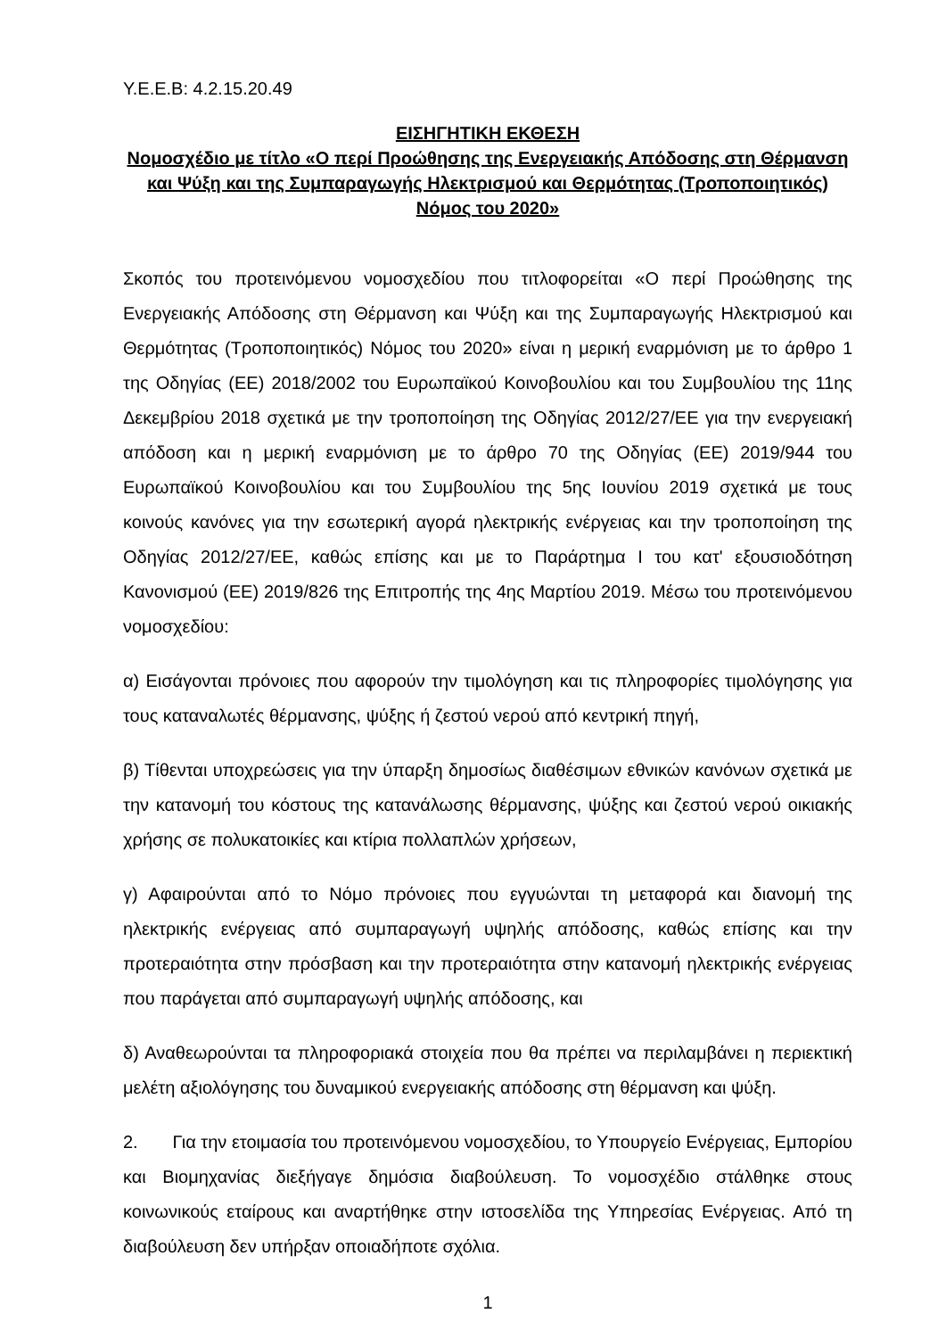Y.E.E.B: 4.2.15.20.49
ΕΙΣΗΓΗΤΙΚΗ ΕΚΘΕΣΗ
Νομοσχέδιο με τίτλο «Ο περί Προώθησης της Ενεργειακής Απόδοσης στη Θέρμανση και Ψύξη και της Συμπαραγωγής Ηλεκτρισμού και Θερμότητας (Τροποποιητικός) Νόμος του 2020»
Σκοπός του προτεινόμενου νομοσχεδίου που τιτλοφορείται «Ο περί Προώθησης της Ενεργειακής Απόδοσης στη Θέρμανση και Ψύξη και της Συμπαραγωγής Ηλεκτρισμού και Θερμότητας (Τροποποιητικός) Νόμος του 2020» είναι η μερική εναρμόνιση με το άρθρο 1 της Οδηγίας (ΕΕ) 2018/2002 του Ευρωπαϊκού Κοινοβουλίου και του Συμβουλίου της 11ης Δεκεμβρίου 2018 σχετικά με την τροποποίηση της Οδηγίας 2012/27/ΕΕ για την ενεργειακή απόδοση και η μερική εναρμόνιση με το άρθρο 70 της Οδηγίας (ΕΕ) 2019/944 του Ευρωπαϊκού Κοινοβουλίου και του Συμβουλίου της 5ης Ιουνίου 2019 σχετικά με τους κοινούς κανόνες για την εσωτερική αγορά ηλεκτρικής ενέργειας και την τροποποίηση της Οδηγίας 2012/27/ΕΕ, καθώς επίσης και με το Παράρτημα Ι του κατ' εξουσιοδότηση Κανονισμού (ΕΕ) 2019/826 της Επιτροπής της 4ης Μαρτίου 2019. Μέσω του προτεινόμενου νομοσχεδίου:
α) Εισάγονται πρόνοιες που αφορούν την τιμολόγηση και τις πληροφορίες τιμολόγησης για τους καταναλωτές θέρμανσης, ψύξης ή ζεστού νερού από κεντρική πηγή,
β) Τίθενται υποχρεώσεις για την ύπαρξη δημοσίως διαθέσιμων εθνικών κανόνων σχετικά με την κατανομή του κόστους της κατανάλωσης θέρμανσης, ψύξης και ζεστού νερού οικιακής χρήσης σε πολυκατοικίες και κτίρια πολλαπλών χρήσεων,
γ) Αφαιρούνται από το Νόμο πρόνοιες που εγγυώνται τη μεταφορά και διανομή της ηλεκτρικής ενέργειας από συμπαραγωγή υψηλής απόδοσης, καθώς επίσης και την προτεραιότητα στην πρόσβαση και την προτεραιότητα στην κατανομή ηλεκτρικής ενέργειας που παράγεται από συμπαραγωγή υψηλής απόδοσης, και
δ) Αναθεωρούνται τα πληροφοριακά στοιχεία που θα πρέπει να περιλαμβάνει η περιεκτική μελέτη αξιολόγησης του δυναμικού ενεργειακής απόδοσης στη θέρμανση και ψύξη.
2. Για την ετοιμασία του προτεινόμενου νομοσχεδίου, το Υπουργείο Ενέργειας, Εμπορίου και Βιομηχανίας διεξήγαγε δημόσια διαβούλευση. Το νομοσχέδιο στάλθηκε στους κοινωνικούς εταίρους και αναρτήθηκε στην ιστοσελίδα της Υπηρεσίας Ενέργειας. Από τη διαβούλευση δεν υπήρξαν οποιαδήποτε σχόλια.
1